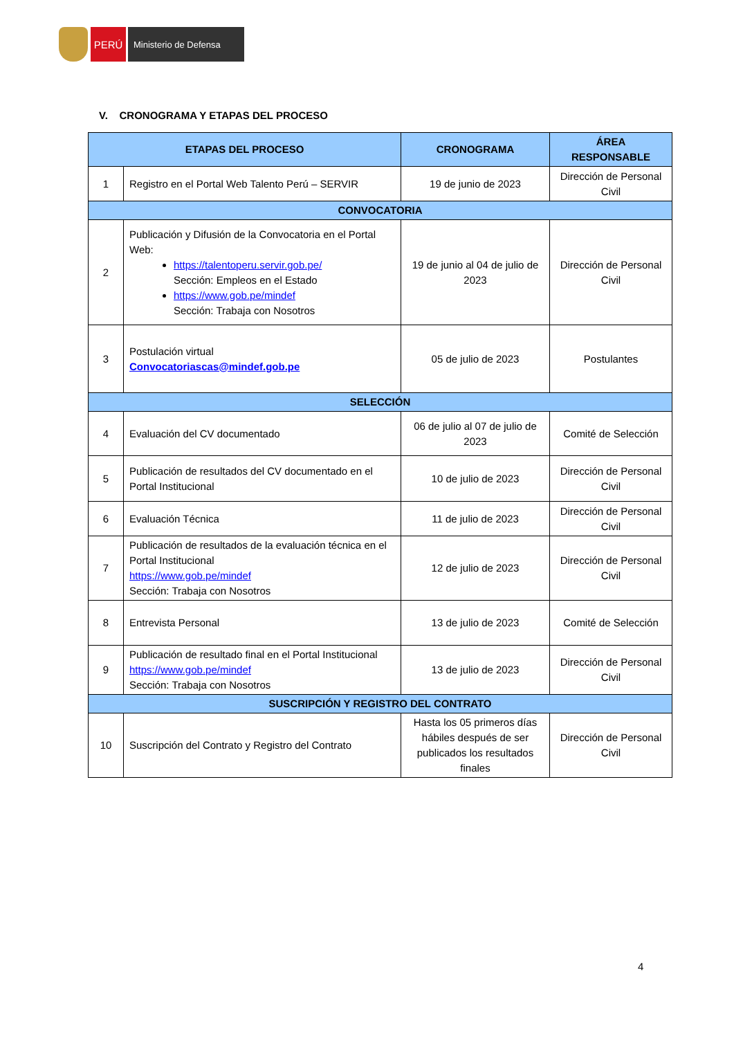PERÚ
Ministerio de Defensa
V. CRONOGRAMA Y ETAPAS DEL PROCESO
| ETAPAS DEL PROCESO | | CRONOGRAMA | ÁREA RESPONSABLE |
| --- | --- | --- | --- |
| 1 | Registro en el Portal Web Talento Perú – SERVIR | 19 de junio de 2023 | Dirección de Personal Civil |
| CONVOCATORIA | | | |
| 2 | Publicación y Difusión de la Convocatoria en el Portal Web: https://talentoperu.servir.gob.pe/ Sección: Empleos en el Estado https://www.gob.pe/mindef Sección: Trabaja con Nosotros | 19 de junio al 04 de julio de 2023 | Dirección de Personal Civil |
| 3 | Postulación virtual Convocatoriascas@mindef.gob.pe | 05 de julio de 2023 | Postulantes |
| SELECCIÓN | | | |
| 4 | Evaluación del CV documentado | 06 de julio al 07 de julio de 2023 | Comité de Selección |
| 5 | Publicación de resultados del CV documentado en el Portal Institucional | 10 de julio de 2023 | Dirección de Personal Civil |
| 6 | Evaluación Técnica | 11 de julio de 2023 | Dirección de Personal Civil |
| 7 | Publicación de resultados de la evaluación técnica en el Portal Institucional https://www.gob.pe/mindef Sección: Trabaja con Nosotros | 12 de julio de 2023 | Dirección de Personal Civil |
| 8 | Entrevista Personal | 13 de julio de 2023 | Comité de Selección |
| 9 | Publicación de resultado final en el Portal Institucional https://www.gob.pe/mindef Sección: Trabaja con Nosotros | 13 de julio de 2023 | Dirección de Personal Civil |
| SUSCRIPCIÓN Y REGISTRO DEL CONTRATO | | | |
| 10 | Suscripción del Contrato y Registro del Contrato | Hasta los 05 primeros días hábiles después de ser publicados los resultados finales | Dirección de Personal Civil |
4